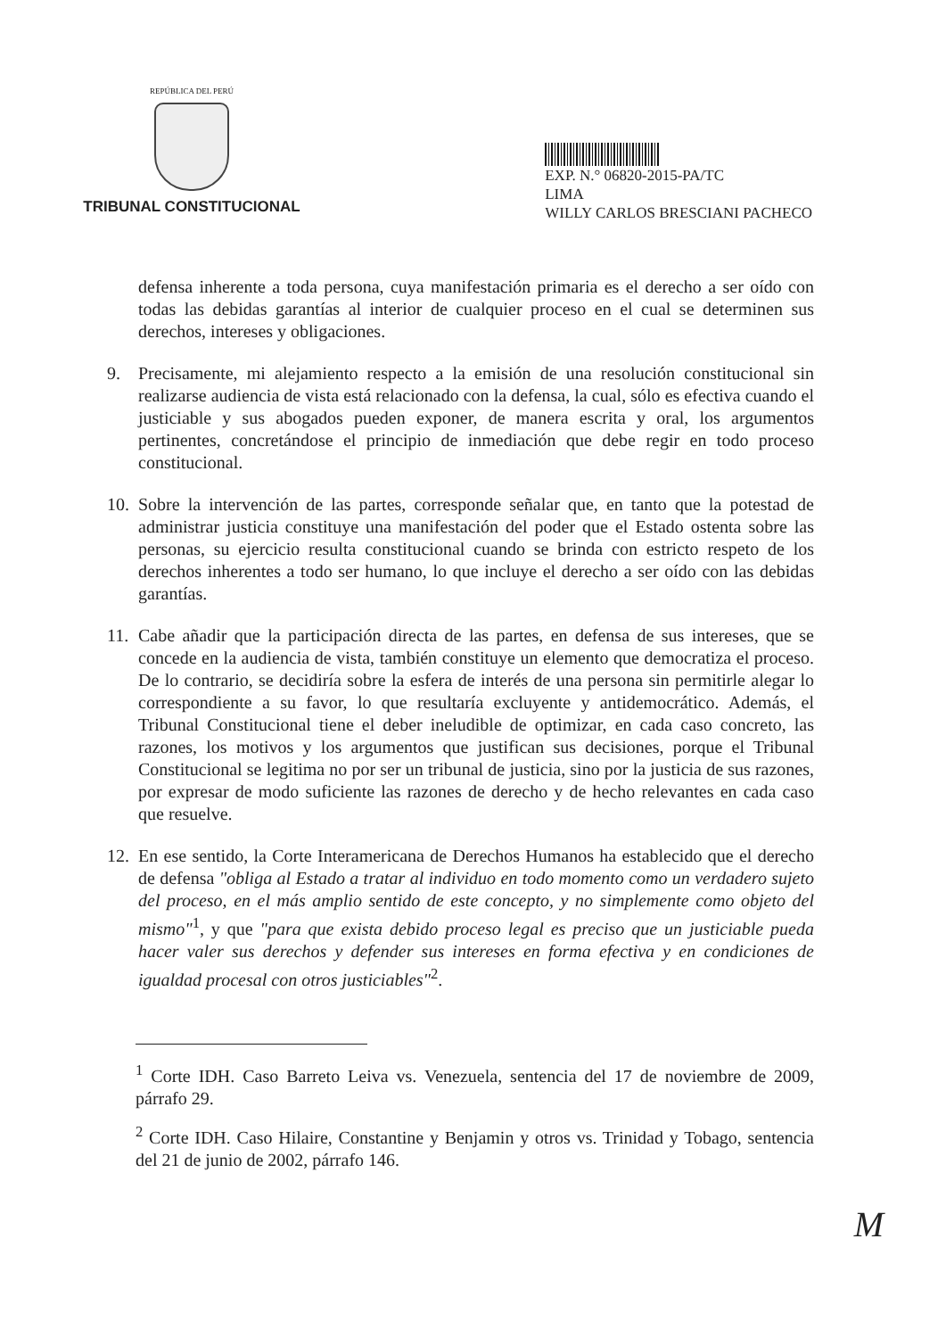REPÚBLICA DEL PERÚ
TRIBUNAL CONSTITUCIONAL
EXP. N.° 06820-2015-PA/TC
LIMA
WILLY CARLOS BRESCIANI PACHECO
defensa inherente a toda persona, cuya manifestación primaria es el derecho a ser oído con todas las debidas garantías al interior de cualquier proceso en el cual se determinen sus derechos, intereses y obligaciones.
9. Precisamente, mi alejamiento respecto a la emisión de una resolución constitucional sin realizarse audiencia de vista está relacionado con la defensa, la cual, sólo es efectiva cuando el justiciable y sus abogados pueden exponer, de manera escrita y oral, los argumentos pertinentes, concretándose el principio de inmediación que debe regir en todo proceso constitucional.
10. Sobre la intervención de las partes, corresponde señalar que, en tanto que la potestad de administrar justicia constituye una manifestación del poder que el Estado ostenta sobre las personas, su ejercicio resulta constitucional cuando se brinda con estricto respeto de los derechos inherentes a todo ser humano, lo que incluye el derecho a ser oído con las debidas garantías.
11. Cabe añadir que la participación directa de las partes, en defensa de sus intereses, que se concede en la audiencia de vista, también constituye un elemento que democratiza el proceso. De lo contrario, se decidiría sobre la esfera de interés de una persona sin permitirle alegar lo correspondiente a su favor, lo que resultaría excluyente y antidemocrático. Además, el Tribunal Constitucional tiene el deber ineludible de optimizar, en cada caso concreto, las razones, los motivos y los argumentos que justifican sus decisiones, porque el Tribunal Constitucional se legitima no por ser un tribunal de justicia, sino por la justicia de sus razones, por expresar de modo suficiente las razones de derecho y de hecho relevantes en cada caso que resuelve.
12. En ese sentido, la Corte Interamericana de Derechos Humanos ha establecido que el derecho de defensa "obliga al Estado a tratar al individuo en todo momento como un verdadero sujeto del proceso, en el más amplio sentido de este concepto, y no simplemente como objeto del mismo"<sup>1</sup>, y que "para que exista debido proceso legal es preciso que un justiciable pueda hacer valer sus derechos y defender sus intereses en forma efectiva y en condiciones de igualdad procesal con otros justiciables"<sup>2</sup>.
<sup>1</sup> Corte IDH. Caso Barreto Leiva vs. Venezuela, sentencia del 17 de noviembre de 2009, párrafo 29.
<sup>2</sup> Corte IDH. Caso Hilaire, Constantine y Benjamin y otros vs. Trinidad y Tobago, sentencia del 21 de junio de 2002, párrafo 146.
M